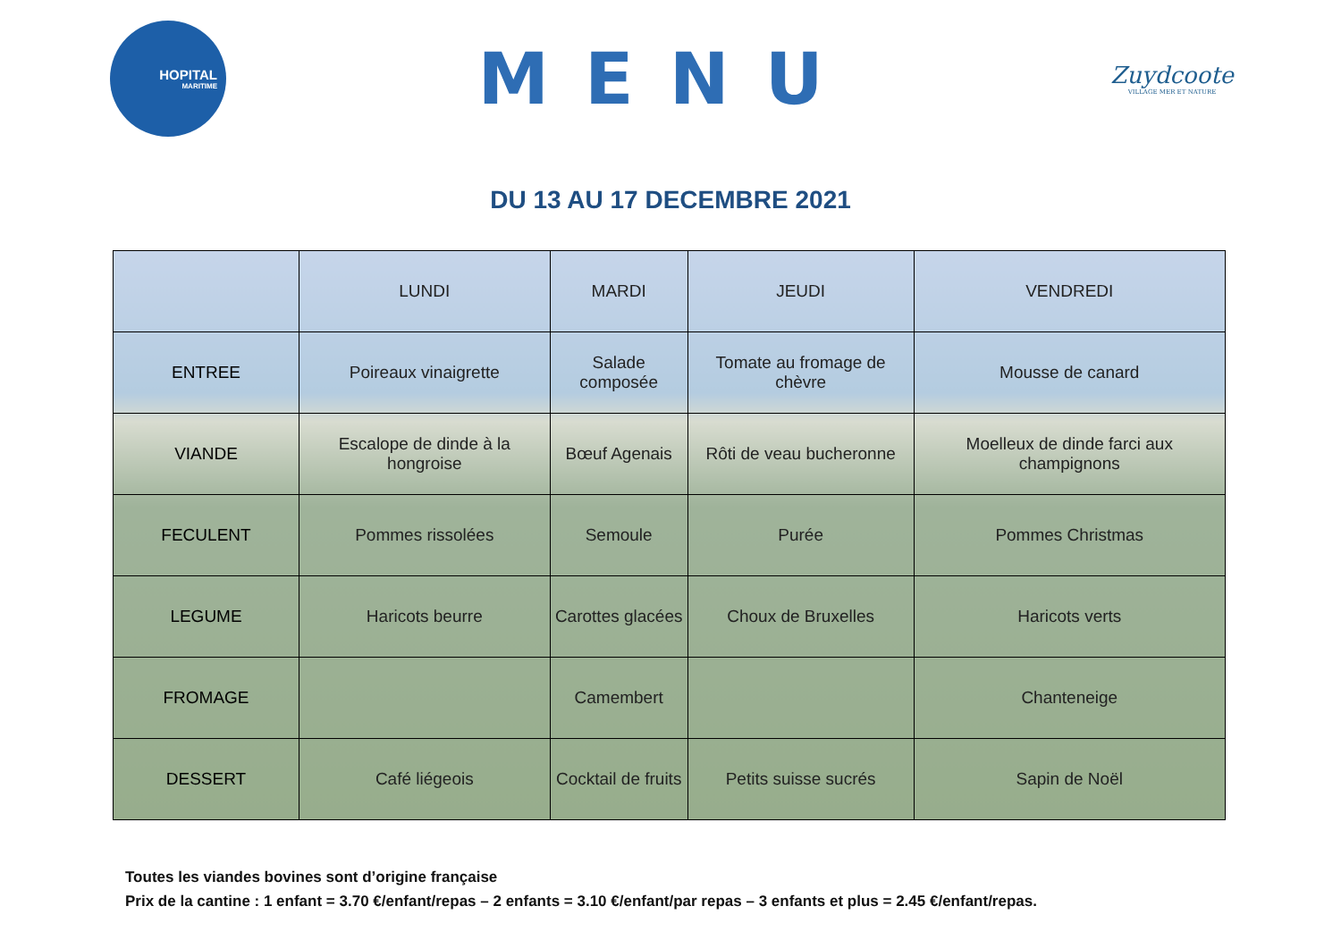HOPITAL
MARITIME
MENU
Zuydcoote
VILLAGE MER ET NATURE
DU 13 AU 17 DECEMBRE 2021
| | LUNDI | MARDI | JEUDI | VENDREDI |
| ENTREE | Poireaux vinaigrette | Salade composée | Tomate au fromage de chèvre | Mousse de canard |
| VIANDE | Escalope de dinde à la hongroise | Bœuf Agenais | Rôti de veau bucheronne | Moelleux de dinde farci aux champignons |
| FECULENT | Pommes rissolées | Semoule | Purée | Pommes Christmas |
| LEGUME | Haricots beurre | Carottes glacées | Choux de Bruxelles | Haricots verts |
| FROMAGE | | Camembert | | Chanteneige |
| DESSERT | Café liégeois | Cocktail de fruits | Petits suisse sucrés | Sapin de Noël |
Toutes les viandes bovines sont d’origine française
Prix de la cantine : 1 enfant = 3.70 €/enfant/repas – 2 enfants = 3.10 €/enfant/par repas – 3 enfants et plus = 2.45 €/enfant/repas.